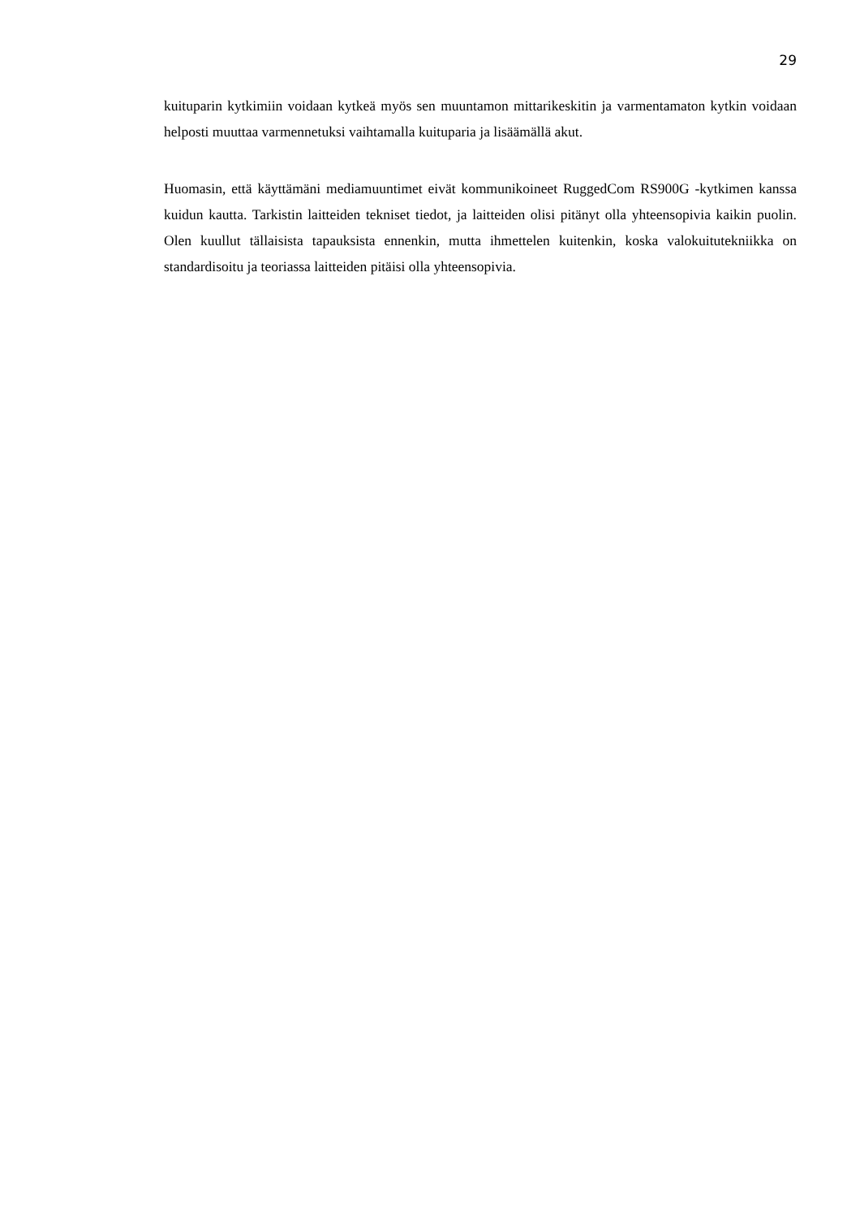29
kuituparin kytkimiin voidaan kytkeä myös sen muuntamon mittarikeskitin ja varmentamaton kytkin voidaan helposti muuttaa varmennetuksi vaihtamalla kuituparia ja lisäämällä akut.
Huomasin, että käyttämäni mediamuuntimet eivät kommunikoineet RuggedCom RS900G -kytkimen kanssa kuidun kautta. Tarkistin laitteiden tekniset tiedot, ja laitteiden olisi pitänyt olla yhteensopivia kaikin puolin. Olen kuullut tällaisista tapauksista ennenkin, mutta ihmettelen kuitenkin, koska valokuitutekniikka on standardisoitu ja teoriassa laitteiden pitäisi olla yhteensopivia.